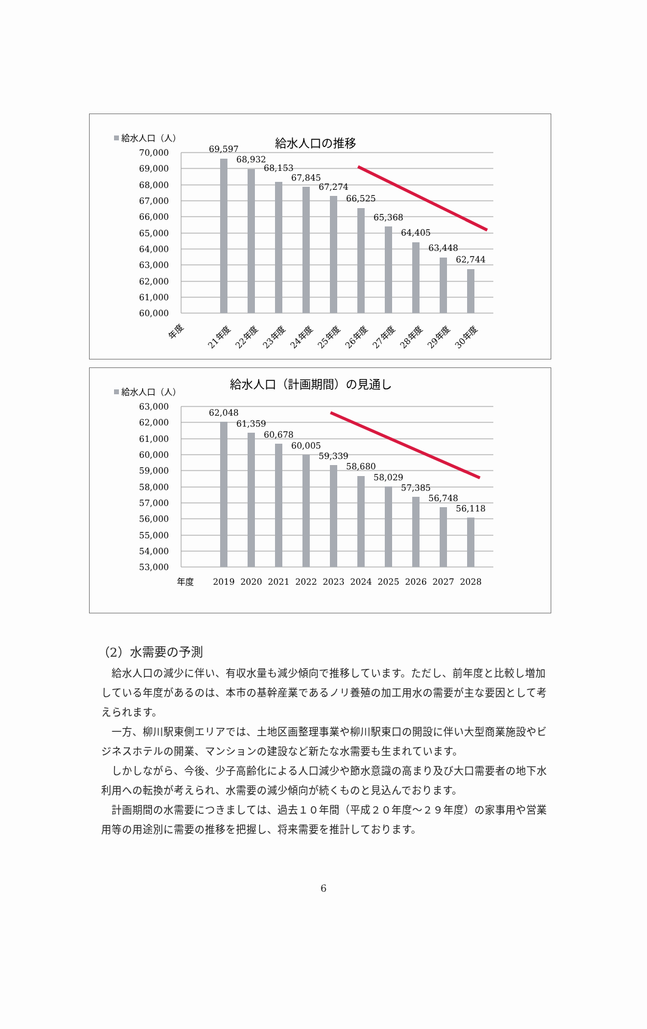給水人口の推移
給水人口（人）
70,000
69,000
68,000
67,000
66,000
65,000
64,000
63,000
62,000
61,000
60,000
69,597
68,932
68,153
67,845
67,274
66,525
65,368
64,405
63,448
62,744
年度
21年度
22年度
23年度
24年度
25年度
26年度
27年度
28年度
29年度
30年度
給水人口（計画期間）の見通し
給水人口（人）
63,000
62,000
61,000
60,000
59,000
58,000
57,000
56,000
55,000
54,000
53,000
62,048
61,359
60,678
60,005
59,339
58,680
58,029
57,385
56,748
56,118
年度
2019
2020
2021
2022
2023
2024
2025
2026
2027
2028
（2）水需要の予測
給水人口の減少に伴い、有収水量も減少傾向で推移しています。ただし、前年度と比較し増加している年度があるのは、本市の基幹産業であるノリ養殖の加工用水の需要が主な要因として考えられます。
一方、柳川駅東側エリアでは、土地区画整理事業や柳川駅東口の開設に伴い大型商業施設やビジネスホテルの開業、マンションの建設など新たな水需要も生まれています。
しかしながら、今後、少子高齢化による人口減少や節水意識の高まり及び大口需要者の地下水利用への転換が考えられ、水需要の減少傾向が続くものと見込んでおります。
計画期間の水需要につきましては、過去１０年間（平成２０年度～２９年度）の家事用や営業用等の用途別に需要の推移を把握し、将来需要を推計しております。
6